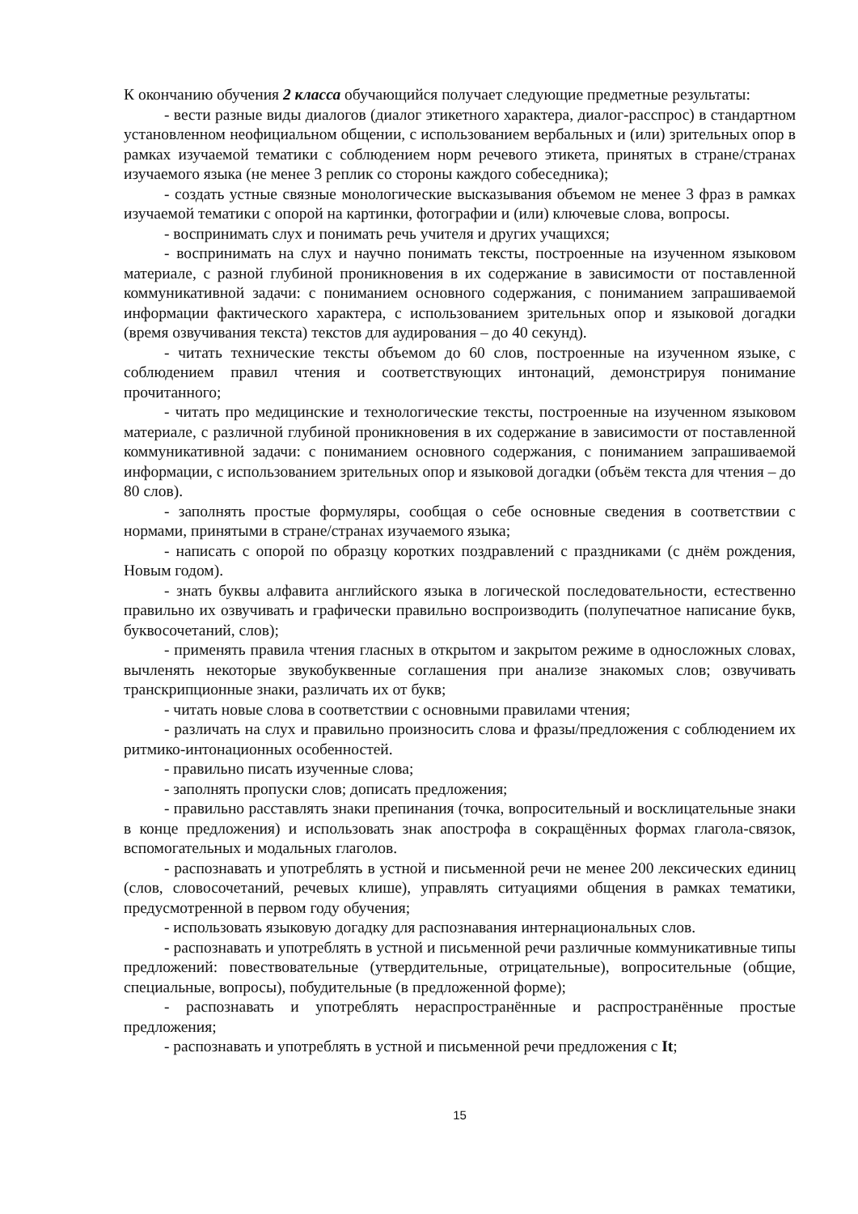К окончанию обучения 2 класса обучающийся получает следующие предметные результаты:
- вести разные виды диалогов (диалог этикетного характера, диалог-расспрос) в стандартном установленном неофициальном общении, с использованием вербальных и (или) зрительных опор в рамках изучаемой тематики с соблюдением норм речевого этикета, принятых в стране/странах изучаемого языка (не менее 3 реплик со стороны каждого собеседника);
- создать устные связные монологические высказывания объемом не менее 3 фраз в рамках изучаемой тематики с опорой на картинки, фотографии и (или) ключевые слова, вопросы.
- воспринимать слух и понимать речь учителя и других учащихся;
- воспринимать на слух и научно понимать тексты, построенные на изученном языковом материале, с разной глубиной проникновения в их содержание в зависимости от поставленной коммуникативной задачи: с пониманием основного содержания, с пониманием запрашиваемой информации фактического характера, с использованием зрительных опор и языковой догадки (время озвучивания текста) текстов для аудирования – до 40 секунд).
- читать технические тексты объемом до 60 слов, построенные на изученном языке, с соблюдением правил чтения и соответствующих интонаций, демонстрируя понимание прочитанного;
- читать про медицинские и технологические тексты, построенные на изученном языковом материале, с различной глубиной проникновения в их содержание в зависимости от поставленной коммуникативной задачи: с пониманием основного содержания, с пониманием запрашиваемой информации, с использованием зрительных опор и языковой догадки (объём текста для чтения – до 80 слов).
- заполнять простые формуляры, сообщая о себе основные сведения в соответствии с нормами, принятыми в стране/странах изучаемого языка;
- написать с опорой по образцу коротких поздравлений с праздниками (с днём рождения, Новым годом).
- знать буквы алфавита английского языка в логической последовательности, естественно правильно их озвучивать и графически правильно воспроизводить (полупечатное написание букв, буквосочетаний, слов);
- применять правила чтения гласных в открытом и закрытом режиме в односложных словах, вычленять некоторые звукобуквенные соглашения при анализе знакомых слов; озвучивать транскрипционные знаки, различать их от букв;
- читать новые слова в соответствии с основными правилами чтения;
- различать на слух и правильно произносить слова и фразы/предложения с соблюдением их ритмико-интонационных особенностей.
- правильно писать изученные слова;
- заполнять пропуски слов; дописать предложения;
- правильно расставлять знаки препинания (точка, вопросительный и восклицательные знаки в конце предложения) и использовать знак апострофа в сокращённых формах глагола-связок, вспомогательных и модальных глаголов.
- распознавать и употреблять в устной и письменной речи не менее 200 лексических единиц (слов, словосочетаний, речевых клише), управлять ситуациями общения в рамках тематики, предусмотренной в первом году обучения;
- использовать языковую догадку для распознавания интернациональных слов.
- распознавать и употреблять в устной и письменной речи различные коммуникативные типы предложений: повествовательные (утвердительные, отрицательные), вопросительные (общие, специальные, вопросы), побудительные (в предложенной форме);
- распознавать и употреблять нераспространённые и распространённые простые предложения;
- распознавать и употреблять в устной и письменной речи предложения с It;
15